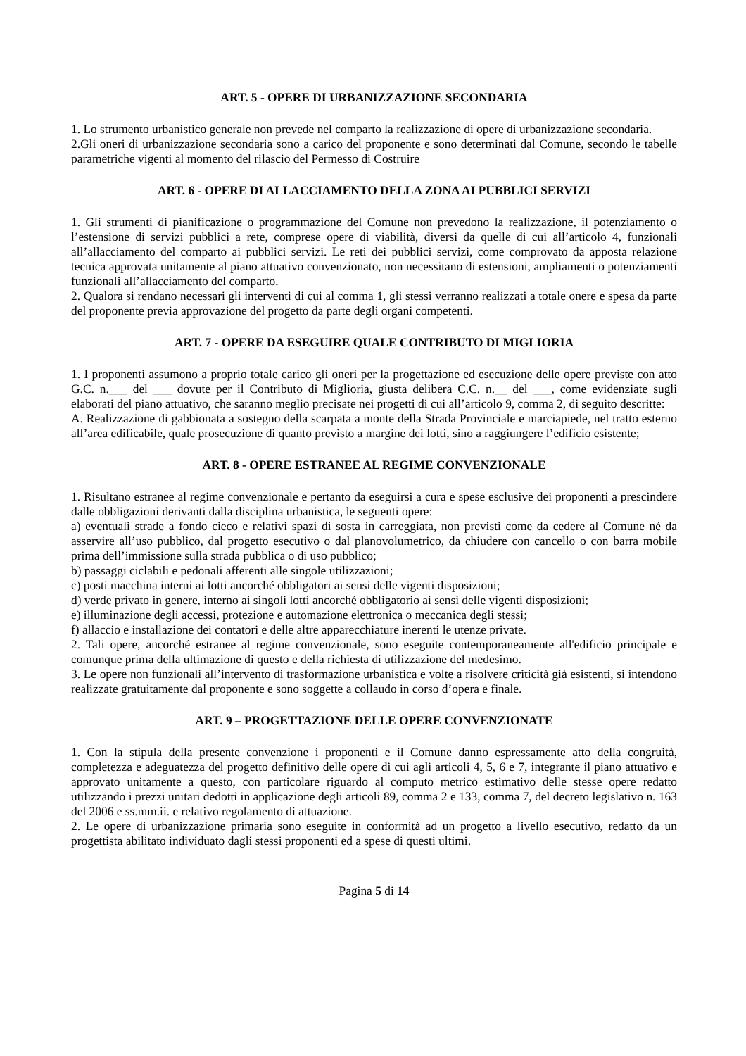ART. 5 - OPERE DI URBANIZZAZIONE SECONDARIA
1. Lo strumento urbanistico generale non prevede nel comparto la realizzazione di opere di urbanizzazione secondaria.
2.Gli oneri di urbanizzazione secondaria sono a carico del proponente e sono determinati dal Comune, secondo le tabelle parametriche vigenti al momento del rilascio del Permesso di Costruire
ART. 6 - OPERE DI ALLACCIAMENTO DELLA ZONA AI PUBBLICI SERVIZI
1. Gli strumenti di pianificazione o programmazione del Comune non prevedono la realizzazione, il potenziamento o l’estensione di servizi pubblici a rete, comprese opere di viabilità, diversi da quelle di cui all’articolo 4, funzionali all’allacciamento del comparto ai pubblici servizi. Le reti dei pubblici servizi, come comprovato da apposta relazione tecnica approvata unitamente al piano attuativo convenzionato, non necessitano di estensioni, ampliamenti o potenziamenti funzionali all’allacciamento del comparto.
2. Qualora si rendano necessari gli interventi di cui al comma 1, gli stessi verranno realizzati a totale onere e spesa da parte del proponente previa approvazione del progetto da parte degli organi competenti.
ART. 7 - OPERE DA ESEGUIRE QUALE CONTRIBUTO DI MIGLIORIA
1. I proponenti assumono a proprio totale carico gli oneri per la progettazione ed esecuzione delle opere previste con atto G.C. n.___ del ___ dovute per il Contributo di Miglioria, giusta delibera C.C. n.__ del ___, come evidenziate sugli elaborati del piano attuativo, che saranno meglio precisate nei progetti di cui all’articolo 9, comma 2, di seguito descritte:
A. Realizzazione di gabbionata a sostegno della scarpata a monte della Strada Provinciale e marciapiede, nel tratto esterno all’area edificabile, quale prosecuzione di quanto previsto a margine dei lotti, sino a raggiungere l’edificio esistente;
ART. 8 - OPERE ESTRANEE AL REGIME CONVENZIONALE
1. Risultano estranee al regime convenzionale e pertanto da eseguirsi a cura e spese esclusive dei proponenti a prescindere dalle obbligazioni derivanti dalla disciplina urbanistica, le seguenti opere:
a) eventuali strade a fondo cieco e relativi spazi di sosta in carreggiata, non previsti come da cedere al Comune né da asservire all’uso pubblico, dal progetto esecutivo o dal planovolumetrico, da chiudere con cancello o con barra mobile prima dell’immissione sulla strada pubblica o di uso pubblico;
b) passaggi ciclabili e pedonali afferenti alle singole utilizzazioni;
c) posti macchina interni ai lotti ancorché obbligatori ai sensi delle vigenti disposizioni;
d) verde privato in genere, interno ai singoli lotti ancorché obbligatorio ai sensi delle vigenti disposizioni;
e) illuminazione degli accessi, protezione e automazione elettronica o meccanica degli stessi;
f) allaccio e installazione dei contatori e delle altre apparecchiature inerenti le utenze private.
2. Tali opere, ancorché estranee al regime convenzionale, sono eseguite contemporaneamente all'edificio principale e comunque prima della ultimazione di questo e della richiesta di utilizzazione del medesimo.
3. Le opere non funzionali all’intervento di trasformazione urbanistica e volte a risolvere criticità già esistenti, si intendono realizzate gratuitamente dal proponente e sono soggette a collaudo in corso d’opera e finale.
ART. 9 – PROGETTAZIONE DELLE OPERE CONVENZIONATE
1. Con la stipula della presente convenzione i proponenti e il Comune danno espressamente atto della congruità, completezza e adeguatezza del progetto definitivo delle opere di cui agli articoli 4, 5, 6 e 7, integrante il piano attuativo e approvato unitamente a questo, con particolare riguardo al computo metrico estimativo delle stesse opere redatto utilizzando i prezzi unitari dedotti in applicazione degli articoli 89, comma 2 e 133, comma 7, del decreto legislativo n. 163 del 2006 e ss.mm.ii. e relativo regolamento di attuazione.
2. Le opere di urbanizzazione primaria sono eseguite in conformità ad un progetto a livello esecutivo, redatto da un progettista abilitato individuato dagli stessi proponenti ed a spese di questi ultimi.
Pagina 5 di 14